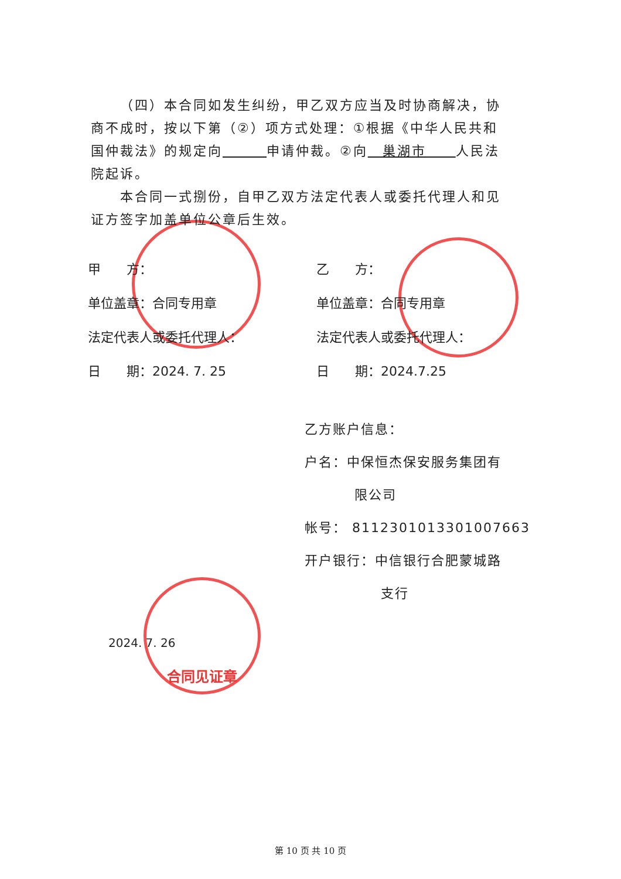（四）本合同如发生纠纷，甲乙双方应当及时协商解决，协商不成时，按以下第（②）项方式处理：①根据《中华人民共和国仲裁法》的规定向　　　 申请仲裁。②向　巢湖市　　人民法院起诉。
本合同一式捌份，自甲乙双方法定代表人或委托代理人和见证方签字加盖单位公章后生效。
甲　　方：
乙　　方：
单位盖章：合同专用章
单位盖章：合同专用章
法定代表人或委托代理人：
法定代表人或委托代理人：
日　　期：2024. 7. 25
日　　期：2024.7.25
乙方账户信息：
户名：中保恒杰保安服务集团有
限公司
帐号： 8112301013301007663
开户银行：中信银行合肥蒙城路
支行
合同见证章
2024. 7. 26
第 10 页 共 10 页